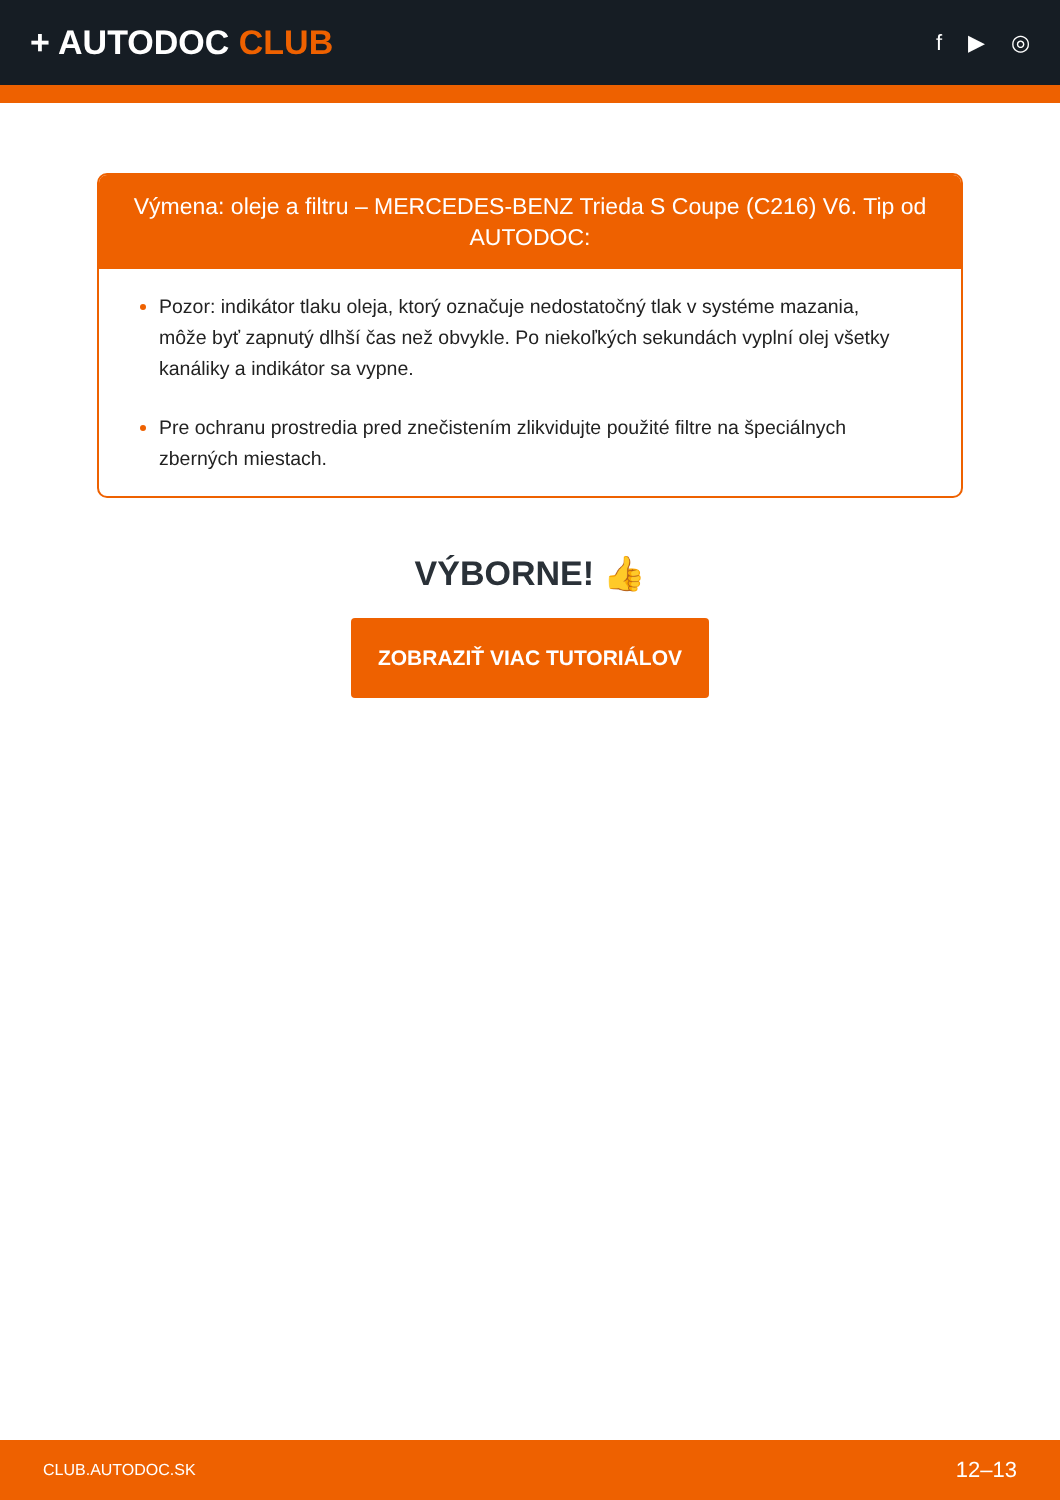+ AUTODOC CLUB
f ▶ ◎
Výmena: oleje a filtru – MERCEDES-BENZ Trieda S Coupe (C216) V6. Tip od AUTODOC:
Pozor: indikátor tlaku oleja, ktorý označuje nedostatočný tlak v systéme mazania, môže byť zapnutý dlhší čas než obvykle. Po niekoľkých sekundách vyplní olej všetky kanáliky a indikátor sa vypne.
Pre ochranu prostredia pred znečistením zlikvidujte použité filtre na špeciálnych zberných miestach.
VÝBORNE! 👍
ZOBRAZIŤ VIAC TUTORIÁLOV
CLUB.AUTODOC.SK 12–13